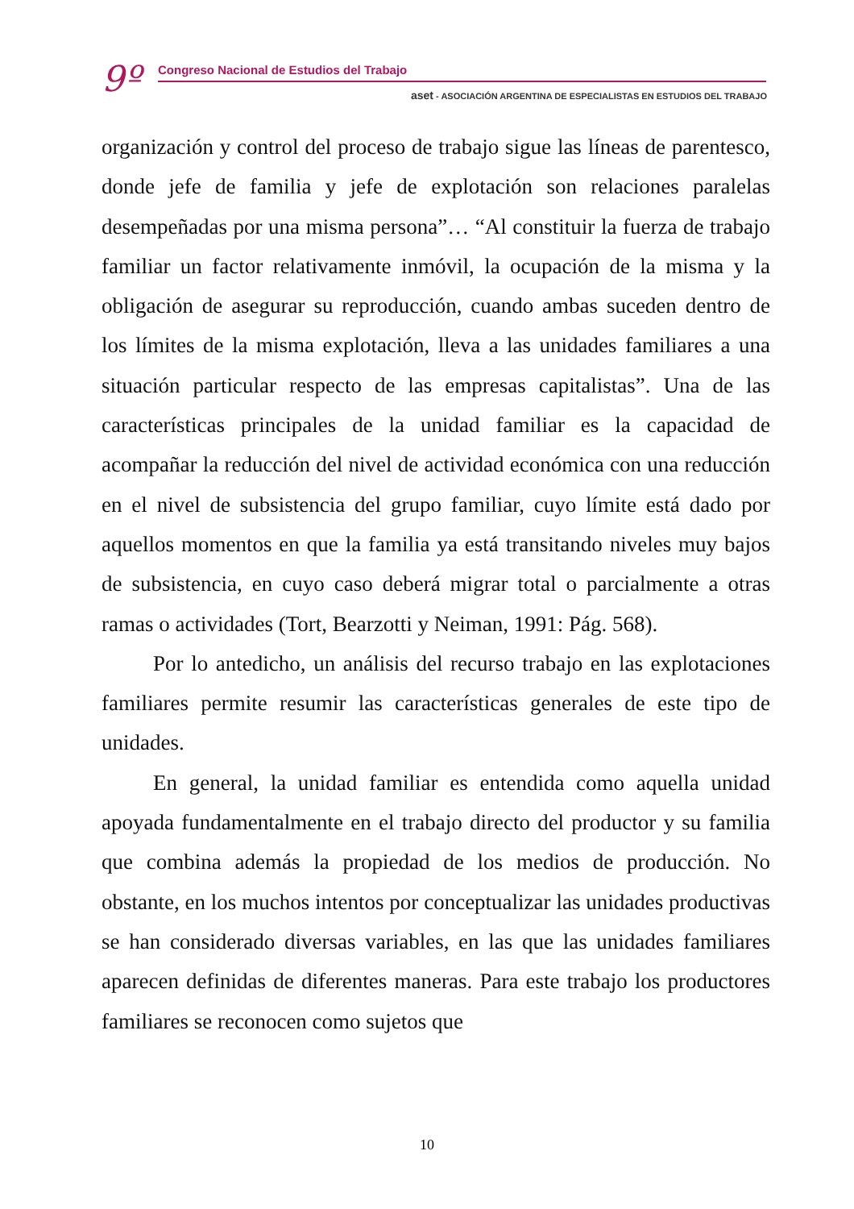9º
Congreso Nacional de Estudios del Trabajo
aset - ASOCIACIÓN ARGENTINA DE ESPECIALISTAS EN ESTUDIOS DEL TRABAJO
organización y control del proceso de trabajo sigue las líneas de parentesco, donde jefe de familia y jefe de explotación son relaciones paralelas desempeñadas por una misma persona”… “Al constituir la fuerza de trabajo familiar un factor relativamente inmóvil, la ocupación de la misma y la obligación de asegurar su reproducción, cuando ambas suceden dentro de los límites de la misma explotación, lleva a las unidades familiares a una situación particular respecto de las empresas capitalistas”. Una de las características principales de la unidad familiar es la capacidad de acompañar la reducción del nivel de actividad económica con una reducción en el nivel de subsistencia del grupo familiar, cuyo límite está dado por aquellos momentos en que la familia ya está transitando niveles muy bajos de subsistencia, en cuyo caso deberá migrar total o parcialmente a otras ramas o actividades (Tort, Bearzotti y Neiman, 1991: Pág. 568).
Por lo antedicho, un análisis del recurso trabajo en las explotaciones familiares permite resumir las características generales de este tipo de unidades.
En general, la unidad familiar es entendida como aquella unidad apoyada fundamentalmente en el trabajo directo del productor y su familia que combina además la propiedad de los medios de producción. No obstante, en los muchos intentos por conceptualizar las unidades productivas se han considerado diversas variables, en las que las unidades familiares aparecen definidas de diferentes maneras. Para este trabajo los productores familiares se reconocen como sujetos que
10